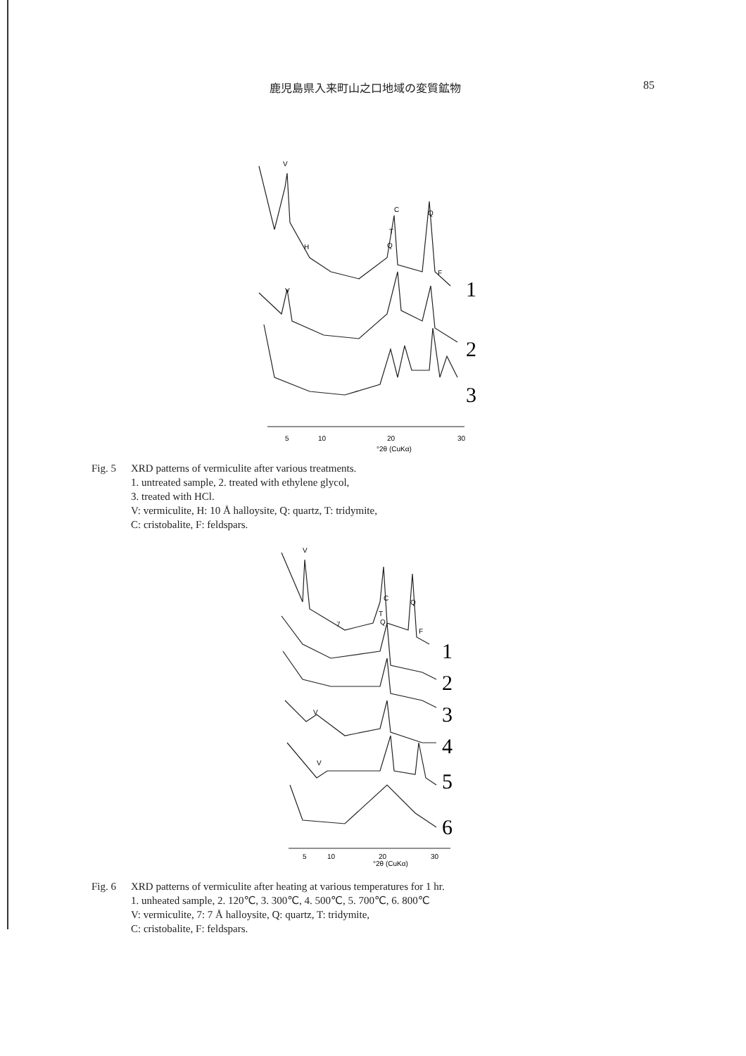鹿児島県入来町山之口地域の変質鉱物 85
V
H
C
Q
T
Q
F
V
1
2
3
5
10
20
30
°2θ (CuKα)
Fig. 5 XRD patterns of vermiculite after various treatments.
1. untreated sample, 2. treated with ethylene glycol,
3. treated with HCl.
V: vermiculite, H: 10 Å halloysite, Q: quartz, T: tridymite,
C: cristobalite, F: feldspars.
V
C
Q
T
Q
7
F
V
V
1
2
3
4
5
6
5
10
20
30
°2θ (CuKα)
Fig. 6 XRD patterns of vermiculite after heating at various temperatures for 1 hr.
1. unheated sample, 2. 120℃, 3. 300℃, 4. 500℃, 5. 700℃, 6. 800℃
V: vermiculite, 7: 7 Å halloysite, Q: quartz, T: tridymite,
C: cristobalite, F: feldspars.